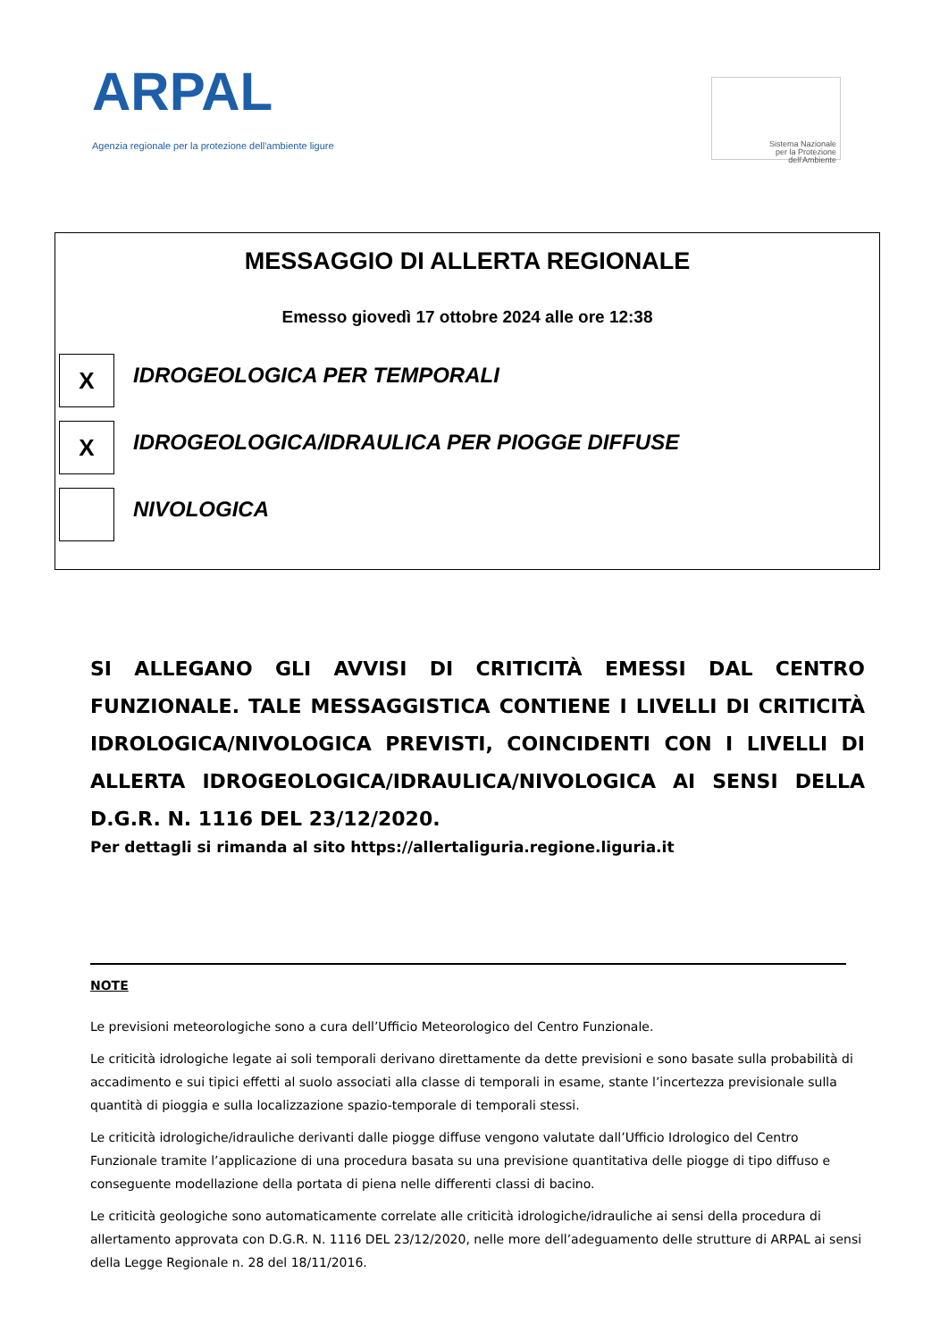ARPAL
Agenzia regionale per la protezione dell'ambiente ligure
Sistema Nazionale
per la Protezione
dell'Ambiente
MESSAGGIO DI ALLERTA REGIONALE
Emesso giovedì 17 ottobre 2024 alle ore 12:38
X
IDROGEOLOGICA PER TEMPORALI
X
IDROGEOLOGICA/IDRAULICA PER PIOGGE DIFFUSE
NIVOLOGICA
SI ALLEGANO GLI AVVISI DI CRITICITÀ EMESSI DAL CENTRO FUNZIONALE. TALE MESSAGGISTICA CONTIENE I LIVELLI DI CRITICITÀ IDROLOGICA/NIVOLOGICA PREVISTI, COINCIDENTI CON I LIVELLI DI ALLERTA IDROGEOLOGICA/IDRAULICA/NIVOLOGICA AI SENSI DELLA D.G.R. N. 1116 DEL 23/12/2020.
Per dettagli si rimanda al sito https://allertaliguria.regione.liguria.it
NOTE
Le previsioni meteorologiche sono a cura dell’Ufficio Meteorologico del Centro Funzionale.
Le criticità idrologiche legate ai soli temporali derivano direttamente da dette previsioni e sono basate sulla probabilità di accadimento e sui tipici effetti al suolo associati alla classe di temporali in esame, stante l’incertezza previsionale sulla quantità di pioggia e sulla localizzazione spazio-temporale di temporali stessi.
Le criticità idrologiche/idrauliche derivanti dalle piogge diffuse vengono valutate dall’Ufficio Idrologico del Centro Funzionale tramite l’applicazione di una procedura basata su una previsione quantitativa delle piogge di tipo diffuso e conseguente modellazione della portata di piena nelle differenti classi di bacino.
Le criticità geologiche sono automaticamente correlate alle criticità idrologiche/idrauliche ai sensi della procedura di allertamento approvata con D.G.R. N. 1116 DEL 23/12/2020, nelle more dell’adeguamento delle strutture di ARPAL ai sensi della Legge Regionale n. 28 del 18/11/2016.